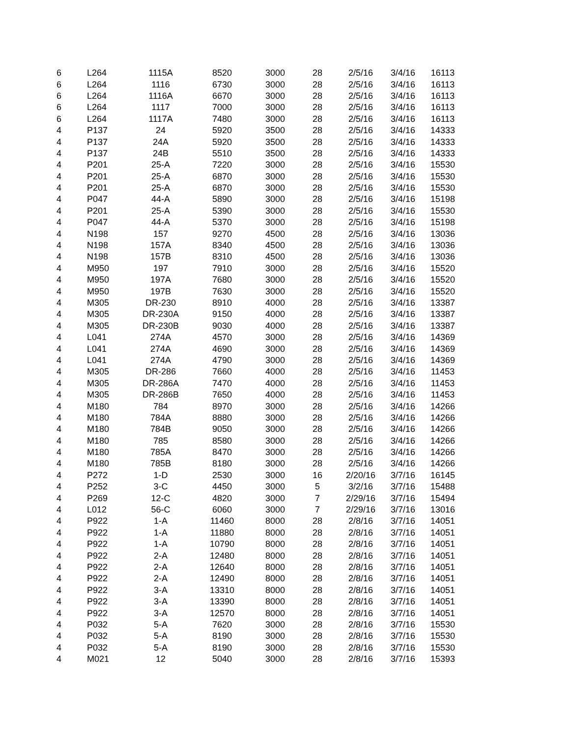| 6 | L264 | 1115A | 8520 | 3000 | 28 | 2/5/16 | 3/4/16 | 16113 |
| 6 | L264 | 1116 | 6730 | 3000 | 28 | 2/5/16 | 3/4/16 | 16113 |
| 6 | L264 | 1116A | 6670 | 3000 | 28 | 2/5/16 | 3/4/16 | 16113 |
| 6 | L264 | 1117 | 7000 | 3000 | 28 | 2/5/16 | 3/4/16 | 16113 |
| 6 | L264 | 1117A | 7480 | 3000 | 28 | 2/5/16 | 3/4/16 | 16113 |
| 4 | P137 | 24 | 5920 | 3500 | 28 | 2/5/16 | 3/4/16 | 14333 |
| 4 | P137 | 24A | 5920 | 3500 | 28 | 2/5/16 | 3/4/16 | 14333 |
| 4 | P137 | 24B | 5510 | 3500 | 28 | 2/5/16 | 3/4/16 | 14333 |
| 4 | P201 | 25-A | 7220 | 3000 | 28 | 2/5/16 | 3/4/16 | 15530 |
| 4 | P201 | 25-A | 6870 | 3000 | 28 | 2/5/16 | 3/4/16 | 15530 |
| 4 | P201 | 25-A | 6870 | 3000 | 28 | 2/5/16 | 3/4/16 | 15530 |
| 4 | P047 | 44-A | 5890 | 3000 | 28 | 2/5/16 | 3/4/16 | 15198 |
| 4 | P201 | 25-A | 5390 | 3000 | 28 | 2/5/16 | 3/4/16 | 15530 |
| 4 | P047 | 44-A | 5370 | 3000 | 28 | 2/5/16 | 3/4/16 | 15198 |
| 4 | N198 | 157 | 9270 | 4500 | 28 | 2/5/16 | 3/4/16 | 13036 |
| 4 | N198 | 157A | 8340 | 4500 | 28 | 2/5/16 | 3/4/16 | 13036 |
| 4 | N198 | 157B | 8310 | 4500 | 28 | 2/5/16 | 3/4/16 | 13036 |
| 4 | M950 | 197 | 7910 | 3000 | 28 | 2/5/16 | 3/4/16 | 15520 |
| 4 | M950 | 197A | 7680 | 3000 | 28 | 2/5/16 | 3/4/16 | 15520 |
| 4 | M950 | 197B | 7630 | 3000 | 28 | 2/5/16 | 3/4/16 | 15520 |
| 4 | M305 | DR-230 | 8910 | 4000 | 28 | 2/5/16 | 3/4/16 | 13387 |
| 4 | M305 | DR-230A | 9150 | 4000 | 28 | 2/5/16 | 3/4/16 | 13387 |
| 4 | M305 | DR-230B | 9030 | 4000 | 28 | 2/5/16 | 3/4/16 | 13387 |
| 4 | L041 | 274A | 4570 | 3000 | 28 | 2/5/16 | 3/4/16 | 14369 |
| 4 | L041 | 274A | 4690 | 3000 | 28 | 2/5/16 | 3/4/16 | 14369 |
| 4 | L041 | 274A | 4790 | 3000 | 28 | 2/5/16 | 3/4/16 | 14369 |
| 4 | M305 | DR-286 | 7660 | 4000 | 28 | 2/5/16 | 3/4/16 | 11453 |
| 4 | M305 | DR-286A | 7470 | 4000 | 28 | 2/5/16 | 3/4/16 | 11453 |
| 4 | M305 | DR-286B | 7650 | 4000 | 28 | 2/5/16 | 3/4/16 | 11453 |
| 4 | M180 | 784 | 8970 | 3000 | 28 | 2/5/16 | 3/4/16 | 14266 |
| 4 | M180 | 784A | 8880 | 3000 | 28 | 2/5/16 | 3/4/16 | 14266 |
| 4 | M180 | 784B | 9050 | 3000 | 28 | 2/5/16 | 3/4/16 | 14266 |
| 4 | M180 | 785 | 8580 | 3000 | 28 | 2/5/16 | 3/4/16 | 14266 |
| 4 | M180 | 785A | 8470 | 3000 | 28 | 2/5/16 | 3/4/16 | 14266 |
| 4 | M180 | 785B | 8180 | 3000 | 28 | 2/5/16 | 3/4/16 | 14266 |
| 4 | P272 | 1-D | 2530 | 3000 | 16 | 2/20/16 | 3/7/16 | 16145 |
| 4 | P252 | 3-C | 4450 | 3000 | 5 | 3/2/16 | 3/7/16 | 15488 |
| 4 | P269 | 12-C | 4820 | 3000 | 7 | 2/29/16 | 3/7/16 | 15494 |
| 4 | L012 | 56-C | 6060 | 3000 | 7 | 2/29/16 | 3/7/16 | 13016 |
| 4 | P922 | 1-A | 11460 | 8000 | 28 | 2/8/16 | 3/7/16 | 14051 |
| 4 | P922 | 1-A | 11880 | 8000 | 28 | 2/8/16 | 3/7/16 | 14051 |
| 4 | P922 | 1-A | 10790 | 8000 | 28 | 2/8/16 | 3/7/16 | 14051 |
| 4 | P922 | 2-A | 12480 | 8000 | 28 | 2/8/16 | 3/7/16 | 14051 |
| 4 | P922 | 2-A | 12640 | 8000 | 28 | 2/8/16 | 3/7/16 | 14051 |
| 4 | P922 | 2-A | 12490 | 8000 | 28 | 2/8/16 | 3/7/16 | 14051 |
| 4 | P922 | 3-A | 13310 | 8000 | 28 | 2/8/16 | 3/7/16 | 14051 |
| 4 | P922 | 3-A | 13390 | 8000 | 28 | 2/8/16 | 3/7/16 | 14051 |
| 4 | P922 | 3-A | 12570 | 8000 | 28 | 2/8/16 | 3/7/16 | 14051 |
| 4 | P032 | 5-A | 7620 | 3000 | 28 | 2/8/16 | 3/7/16 | 15530 |
| 4 | P032 | 5-A | 8190 | 3000 | 28 | 2/8/16 | 3/7/16 | 15530 |
| 4 | P032 | 5-A | 8190 | 3000 | 28 | 2/8/16 | 3/7/16 | 15530 |
| 4 | M021 | 12 | 5040 | 3000 | 28 | 2/8/16 | 3/7/16 | 15393 |